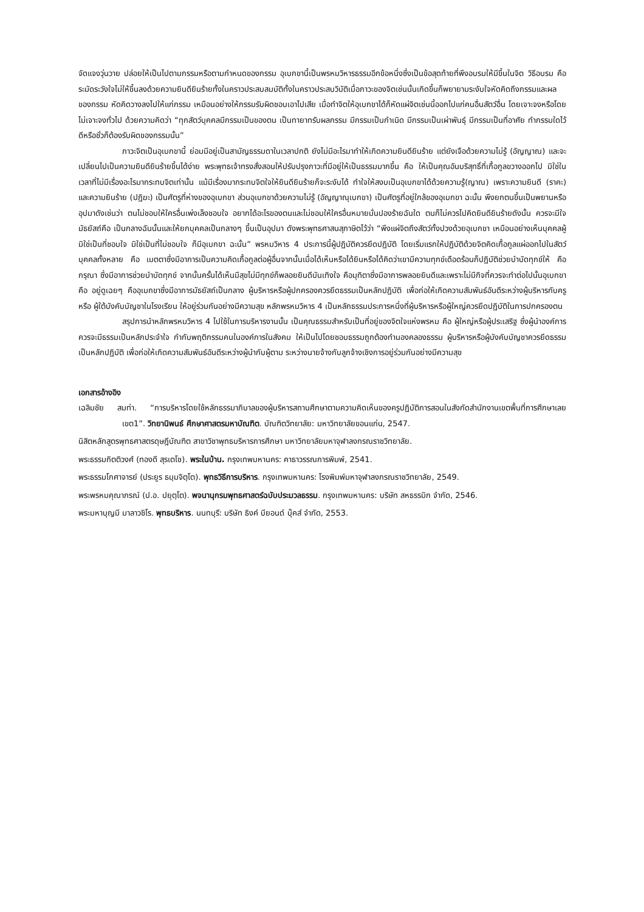จัดแจงวุ่นวาย ปล่อยให้เป็นไปตามกรรมหรือตามกำหนดของกรรม อุเบกขานี้เป็นพรหมวิหารธรรมอีกข้อหนึ่งซึ่งเป็นข้อสุดท้ายที่พึงอบรมให้มีขึ้นในจิต วิธีอบรม คือ ระมัดระวังใจไม่ให้ขึ้นลงด้วยความยินดียินร้ายทั้งในคราวประสบสมบัติทั้งในคราวประสบวิบัติเมื่อภาวะของจิตเช่นนั้นเกิดขึ้นก็พยายามระงับใจหัดคิดถึงกรรมและผลของกรรม หัดคิดวางลงไปให้แก่กรรม เหมือนอย่างให้กรรมรับผิดชอบเอาไปเสีย เมื่อทำจิตให้อุเบกขาได้ก็หัดแผ่จิตเช่นนี้ออกไปแก่คนอื่นสัตว์อื่น โดยเจาะจงหรือโดยไม่เจาะจงทั่วไป ด้วยความคิดว่า “ทุกสัตว์บุคคลมีกรรมเป็นของตน เป็นทายาทรับผลกรรม มีกรรมเป็นกำเนิด มีกรรมเป็นเผ่าพันธุ์ มีกรรมเป็นที่อาศัย ทำกรรมใดไว้ดีหรือชั่วก็ต้องรับผิดของกรรมนั้น”
ภาวะจิตเป็นอุเบกขานี้ ย่อมมีอยู่เป็นสามัญธรรมดาในเวลาปกติ ยังไม่มีอะไรมาทำให้เกิดความยินดียินร้าย แต่ยังเจือด้วยความไม่รู้ (อัญญาณ) และจะเปลี่ยนไปเป็นความยินดียินร้ายขึ้นได้ง่าย พระพุทธเจ้าทรงสั่งสอนให้ปรับปรุงภาวะที่มีอยู่ให้เป็นธรรมมากขึ้น คือ ให้เป็นคุณอันบริสุทธิ์ที่เกื้อกูลขวางออกไป มิใช่ในเวลาที่ไม่มีเรื่องอะไรมากระทบจิตเท่านั้น แม้มีเรื่องมากระทบจิตใจให้ยินดียินร้ายก็จะระงับได้ ทำใจให้สงบเป็นอุเบกขาได้ด้วยความรู้(ญาณ) เพราะความยินดี (ราคะ) และความยินร้าย (ปฏิฆะ) เป็นศัตรูที่ห่างของอุเบกขา ส่วนอุเบกขาด้วยความไม่รู้ (อัญญาณุเบกขา) เป็นศัตรูที่อยู่ใกล้ของอุเบกขา ฉะนั้น พึงยกตนขึ้นเป็นพยานหรืออุปมาดังเช่นว่า ตนไม่ชอบให้ใครอื่นเพ่งเล็งชอบใจ อยากได้อะไรของตนและไม่ชอบให้ใครอื่นหมายมั่นปองร้ายฉันใด ตนก็ไม่ควรไปคิดยินดียินร้ายดังนั้น ควรจะมีใจมัธยัสถ์คือ เป็นกลางฉันนั้นและให้ยกบุคคลเป็นกลางๆ ขึ้นเป็นอุปมา ดังพระพุทธศาสนสุภาษิตไว้ว่า “พึงแผ่จิตถึงสัตว์ทั้งปวงด้วยอุเบกขา เหมือนอย่างเห็นบุคคลผู้มิใช่เป็นที่ชอบใจ มิใช่เป็นที่ไม่ชอบใจ ก็มีอุเบกขา ฉะนั้น” พรหมวิหาร 4 ประการนี้ผู้ปฏิบัติควรยึดปฏิบัติ โดยเริ่มแรกให้ปฏิบัติด้วยจิตคิดเกื้อกูลแผ่ออกไปในสัตว์บุคคลทั้งหลาย คือ เมตตาซึ่งมีอาการเป็นความคิดเกื้อกูลต่อผู้อื่นจากนั้นเมื่อได้เห็นหรือได้ยินหรือได้คิดว่าเขามีความทุกข์เดือดร้อนก็ปฏิบัติช่วยบำบัดทุกข์ให้ คือ กรุณา ซึ่งมีอาการช่วยบำบัดทุกข์ จากนั้นครั้นได้เห็นมีสุขไม่มีทุกข์ก็พลอยยินดีบันเทิงใจ คือมุทิตาซึ่งมีอาการพลอยยินดีและเพราะไม่มีกิจที่ควรจะทำต่อไปนั้นอุเบกขา คือ อยู่ดูเฉยๆ คืออุเบกขาซึ่งมีอาการมัธยัสถ์เป็นกลาง ผู้บริหารหรือผู้ปกครองควรยึดธรรมเป็นหลักปฏิบัติ เพื่อก่อให้เกิดความสัมพันธ์อันดีระหว่างผู้บริหารกับครู หรือ ผู้ใต้บังคับบัญชาในโรงเรียน ให้อยู่ร่วมกันอย่างมีความสุข หลักพรหมวิหาร 4 เป็นหลักธรรมประการหนึ่งที่ผู้บริหารหรือผู้ใหญ่ควรยึดปฏิบัติในการปกครองตน
สรุปการนำหลักพรหมวิหาร 4 ไปใช้ในการบริหารงานนั้น เป็นคุณธรรมสำหรับเป็นที่อยู่ของจิตใจแห่งพรหม คือ ผู้ใหญ่หรือผู้ประเสริฐ ซึ่งผู้นำองค์การควรจะมีธรรมเป็นหลักประจำใจ กำกับพฤติกรรมคนในองค์การในสังคม ให้เป็นไปโดยชอบธรรมถูกต้องทำนองคลองธรรม ผู้บริหารหรือผู้บังคับบัญชาควรยึดธรรมเป็นหลักปฏิบัติ เพื่อก่อให้เกิดความสัมพันธ์อันดีระหว่างผู้นำกับผู้ตาม ระหว่างนายจ้างกับลูกจ้างเชิงการอยู่ร่วมกันอย่างมีความสุข
เอกสารอ้างอิง
เฉลิมชัย สมท่า. “การบริหารโดยใช้หลักธรรมาภิบาลของผู้บริหารสถานศึกษาตามความคิดเห็นของครูปฏิบัติการสอนในสังกัดสำนักงานเขตพื้นที่การศึกษาเลยเขต1”. วิทยานิพนธ์ ศึกษาศาสตรมหาบัณฑิต. บัณฑิตวิทยาลัย: มหาวิทยาลัยขอนแก่น, 2547.
นิสิตหลักสูตรพุทธศาสตรดุษฎีบัณฑิต สาขาวิชาพุทธบริหารการศึกษา มหาวิทยาลัยมหาจุฬาลงกรณราชวิทยาลัย.
พระธรรมกิตติวงศ์ (ทองดี สุรเตโช). พระในบ้าน. กรุงเทพมหานคร: คาธาวรรณการพิมพ์, 2541.
พระธรรมโกศาจารย์ (ประยูร ธมฺมจิตฺโต). พุทธวิธีการบริหาร. กรุงเทพมหานคร: โรงพิมพ์มหาจุฬาลงกรณราชวิทยาลัย, 2549.
พระพรหมคุณาภรณ์ (ป.อ. ปยุตฺโต). พจนานุกรมพุทธศาสตร์ฉบับประมวลธรรม. กรุงเทพมหานคร: บริษัท สหธรรมิก จำกัด, 2546.
พระมหาบุญมี มาลาวชิโร. พุทธบริหาร. นนทบุรี: บริษัท ธิงค์ บียอนด์ บุ๊คส์ จำกัด, 2553.